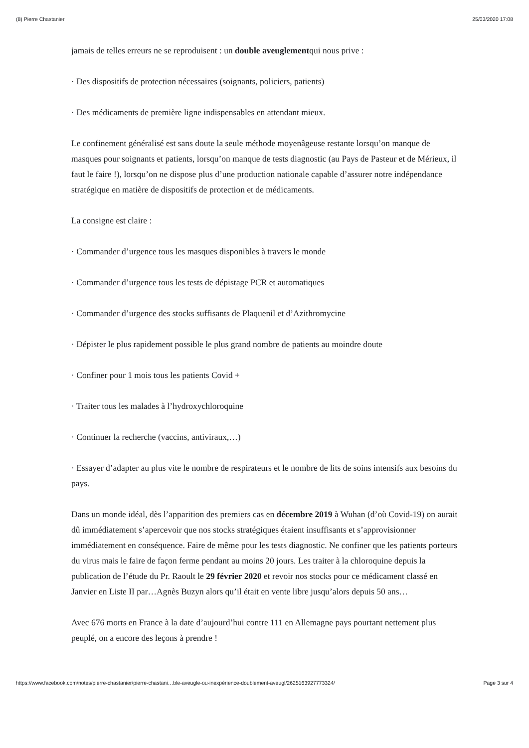(8) Pierre Chastanier 25/03/2020 17:08
jamais de telles erreurs ne se reproduisent : un double aveuglementqui nous prive :
· Des dispositifs de protection nécessaires (soignants, policiers, patients)
· Des médicaments de première ligne indispensables en attendant mieux.
Le confinement généralisé est sans doute la seule méthode moyenâgeuse restante lorsqu’on manque de masques pour soignants et patients, lorsqu’on manque de tests diagnostic (au Pays de Pasteur et de Mérieux, il faut le faire !), lorsqu’on ne dispose plus d’une production nationale capable d’assurer notre indépendance stratégique en matière de dispositifs de protection et de médicaments.
La consigne est claire :
· Commander d’urgence tous les masques disponibles à travers le monde
· Commander d’urgence tous les tests de dépistage PCR et automatiques
· Commander d’urgence des stocks suffisants de Plaquenil et d’Azithromycine
· Dépister le plus rapidement possible le plus grand nombre de patients au moindre doute
· Confiner pour 1 mois tous les patients Covid +
· Traiter tous les malades à l’hydroxychloroquine
· Continuer la recherche (vaccins, antiviraux,…)
· Essayer d’adapter au plus vite le nombre de respirateurs et le nombre de lits de soins intensifs aux besoins du pays.
Dans un monde idéal, dès l’apparition des premiers cas en décembre 2019 à Wuhan (d’où Covid-19) on aurait dû immédiatement s’apercevoir que nos stocks stratégiques étaient insuffisants et s’approvisionner immédiatement en conséquence. Faire de même pour les tests diagnostic. Ne confiner que les patients porteurs du virus mais le faire de façon ferme pendant au moins 20 jours. Les traiter à la chloroquine depuis la publication de l’étude du Pr. Raoult le 29 février 2020 et revoir nos stocks pour ce médicament classé en Janvier en Liste II par…Agnès Buzyn alors qu’il était en vente libre jusqu’alors depuis 50 ans…
Avec 676 morts en France à la date d’aujourd’hui contre 111 en Allemagne pays pourtant nettement plus peuplé, on a encore des leçons à prendre !
https://www.facebook.com/notes/pierre-chastanier/pierre-chastani…ble-aveugle-ou-inexpérience-doublement-aveugl/2625163927773324/ Page 3 sur 4